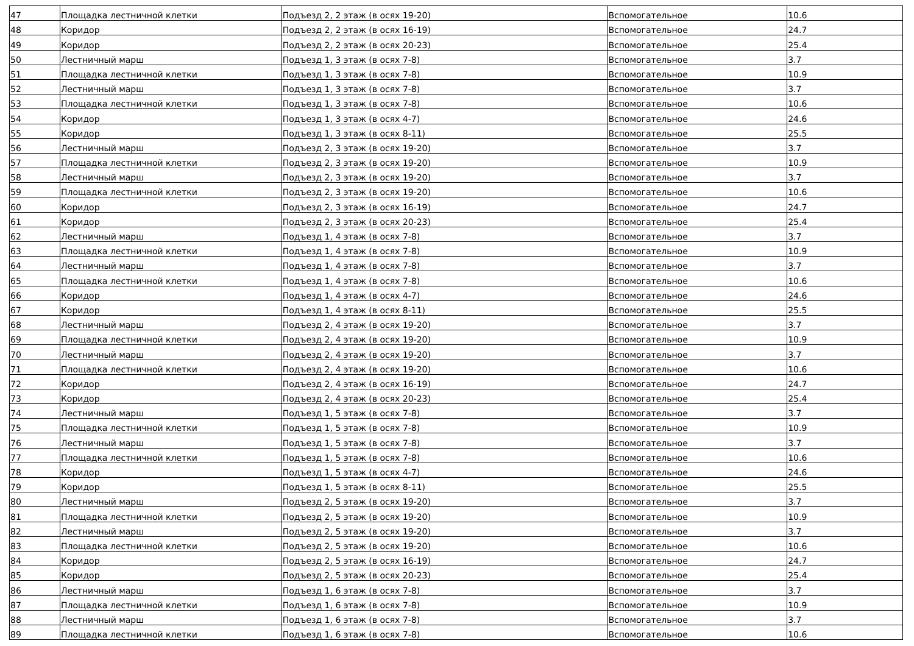| 47 | Площадка лестничной клетки | Подъезд 2, 2 этаж (в осях 19-20) | Вспомогательное | 10.6 |
| 48 | Коридор | Подъезд 2, 2 этаж (в осях 16-19) | Вспомогательное | 24.7 |
| 49 | Коридор | Подъезд 2, 2 этаж (в осях 20-23) | Вспомогательное | 25.4 |
| 50 | Лестничный марш | Подъезд 1, 3 этаж (в осях 7-8) | Вспомогательное | 3.7 |
| 51 | Площадка лестничной клетки | Подъезд 1, 3 этаж (в осях 7-8) | Вспомогательное | 10.9 |
| 52 | Лестничный марш | Подъезд 1, 3 этаж (в осях 7-8) | Вспомогательное | 3.7 |
| 53 | Площадка лестничной клетки | Подъезд 1, 3 этаж (в осях 7-8) | Вспомогательное | 10.6 |
| 54 | Коридор | Подъезд 1, 3 этаж (в осях 4-7) | Вспомогательное | 24.6 |
| 55 | Коридор | Подъезд 1, 3 этаж (в осях 8-11) | Вспомогательное | 25.5 |
| 56 | Лестничный марш | Подъезд 2, 3 этаж (в осях 19-20) | Вспомогательное | 3.7 |
| 57 | Площадка лестничной клетки | Подъезд 2, 3 этаж (в осях 19-20) | Вспомогательное | 10.9 |
| 58 | Лестничный марш | Подъезд 2, 3 этаж (в осях 19-20) | Вспомогательное | 3.7 |
| 59 | Площадка лестничной клетки | Подъезд 2, 3 этаж (в осях 19-20) | Вспомогательное | 10.6 |
| 60 | Коридор | Подъезд 2, 3 этаж (в осях 16-19) | Вспомогательное | 24.7 |
| 61 | Коридор | Подъезд 2, 3 этаж (в осях 20-23) | Вспомогательное | 25.4 |
| 62 | Лестничный марш | Подъезд 1, 4 этаж (в осях 7-8) | Вспомогательное | 3.7 |
| 63 | Площадка лестничной клетки | Подъезд 1, 4 этаж (в осях 7-8) | Вспомогательное | 10.9 |
| 64 | Лестничный марш | Подъезд 1, 4 этаж (в осях 7-8) | Вспомогательное | 3.7 |
| 65 | Площадка лестничной клетки | Подъезд 1, 4 этаж (в осях 7-8) | Вспомогательное | 10.6 |
| 66 | Коридор | Подъезд 1, 4 этаж (в осях 4-7) | Вспомогательное | 24.6 |
| 67 | Коридор | Подъезд 1, 4 этаж (в осях 8-11) | Вспомогательное | 25.5 |
| 68 | Лестничный марш | Подъезд 2, 4 этаж (в осях 19-20) | Вспомогательное | 3.7 |
| 69 | Площадка лестничной клетки | Подъезд 2, 4 этаж (в осях 19-20) | Вспомогательное | 10.9 |
| 70 | Лестничный марш | Подъезд 2, 4 этаж (в осях 19-20) | Вспомогательное | 3.7 |
| 71 | Площадка лестничной клетки | Подъезд 2, 4 этаж (в осях 19-20) | Вспомогательное | 10.6 |
| 72 | Коридор | Подъезд 2, 4 этаж (в осях 16-19) | Вспомогательное | 24.7 |
| 73 | Коридор | Подъезд 2, 4 этаж (в осях 20-23) | Вспомогательное | 25.4 |
| 74 | Лестничный марш | Подъезд 1, 5 этаж (в осях 7-8) | Вспомогательное | 3.7 |
| 75 | Площадка лестничной клетки | Подъезд 1, 5 этаж (в осях 7-8) | Вспомогательное | 10.9 |
| 76 | Лестничный марш | Подъезд 1, 5 этаж (в осях 7-8) | Вспомогательное | 3.7 |
| 77 | Площадка лестничной клетки | Подъезд 1, 5 этаж (в осях 7-8) | Вспомогательное | 10.6 |
| 78 | Коридор | Подъезд 1, 5 этаж (в осях 4-7) | Вспомогательное | 24.6 |
| 79 | Коридор | Подъезд 1, 5 этаж (в осях 8-11) | Вспомогательное | 25.5 |
| 80 | Лестничный марш | Подъезд 2, 5 этаж (в осях 19-20) | Вспомогательное | 3.7 |
| 81 | Площадка лестничной клетки | Подъезд 2, 5 этаж (в осях 19-20) | Вспомогательное | 10.9 |
| 82 | Лестничный марш | Подъезд 2, 5 этаж (в осях 19-20) | Вспомогательное | 3.7 |
| 83 | Площадка лестничной клетки | Подъезд 2, 5 этаж (в осях 19-20) | Вспомогательное | 10.6 |
| 84 | Коридор | Подъезд 2, 5 этаж (в осях 16-19) | Вспомогательное | 24.7 |
| 85 | Коридор | Подъезд 2, 5 этаж (в осях 20-23) | Вспомогательное | 25.4 |
| 86 | Лестничный марш | Подъезд 1, 6 этаж (в осях 7-8) | Вспомогательное | 3.7 |
| 87 | Площадка лестничной клетки | Подъезд 1, 6 этаж (в осях 7-8) | Вспомогательное | 10.9 |
| 88 | Лестничный марш | Подъезд 1, 6 этаж (в осях 7-8) | Вспомогательное | 3.7 |
| 89 | Площадка лестничной клетки | Подъезд 1, 6 этаж (в осях 7-8) | Вспомогательное | 10.6 |